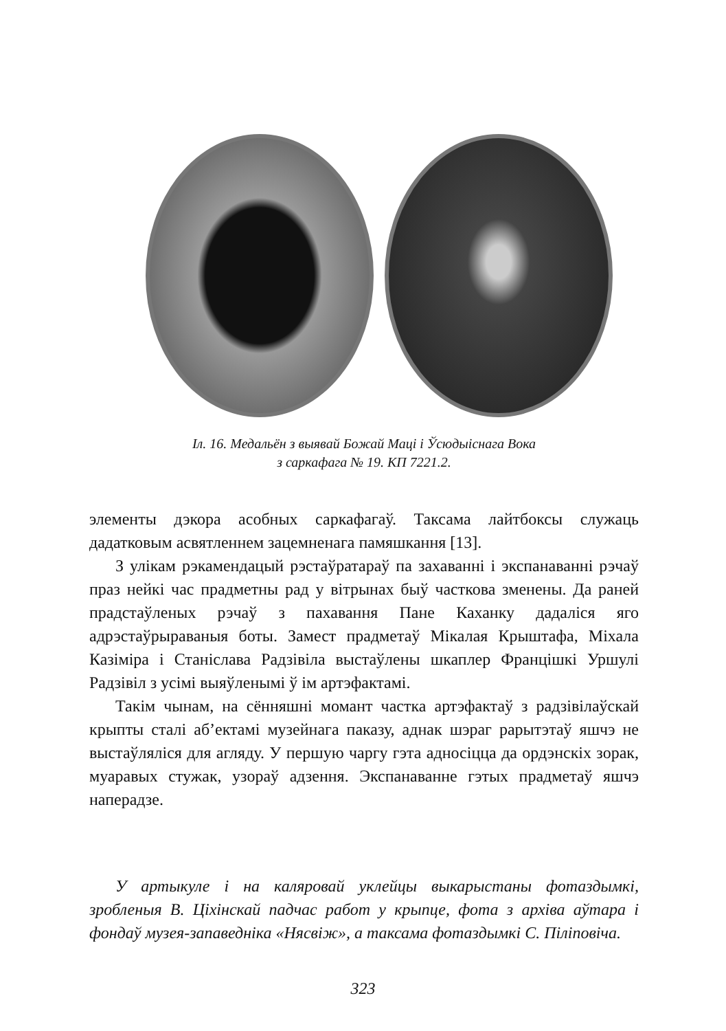Іл. 16. Медальён з выявай Божай Маці і Ўсюдыіснага Вока
з саркафага № 19. КП 7221.2.
элементы дэкора асобных саркафагаў. Таксама лайтбоксы служаць дадатковым асвятленнем зацемненага памяшкання [13].
З улікам рэкамендацый рэстаўратараў па захаванні і экспанаванні рэчаў праз нейкі час прадметны рад у вітрынах быў часткова зменены. Да раней прадстаўленых рэчаў з пахавання Пане Каханку дадаліся яго адрэстаўрыраваныя боты. Замест прадметаў Мікалая Крыштафа, Міхала Казіміра і Станіслава Радзівіла выстаўлены шкаплер Францішкі Уршулі Радзівіл з усімі выяўленымі ў ім артэфактамі.
Такім чынам, на сённяшні момант частка артэфактаў з радзівілаўскай крыпты сталі аб’ектамі музейнага паказу, аднак шэраг рарытэтаў яшчэ не выстаўляліся для агляду. У першую чаргу гэта адносіцца да ордэнскіх зорак, муаравых стужак, узораў адзення. Экспанаванне гэтых прадметаў яшчэ наперадзе.
У артыкуле і на каляровай уклейцы выкарыстаны фотаздымкі, зробленыя В. Ціхінскай падчас работ у крыпце, фота з архіва аўтара і фондаў музея-запаведніка «Нясвіж», а таксама фотаздымкі С. Піліповіча.
323